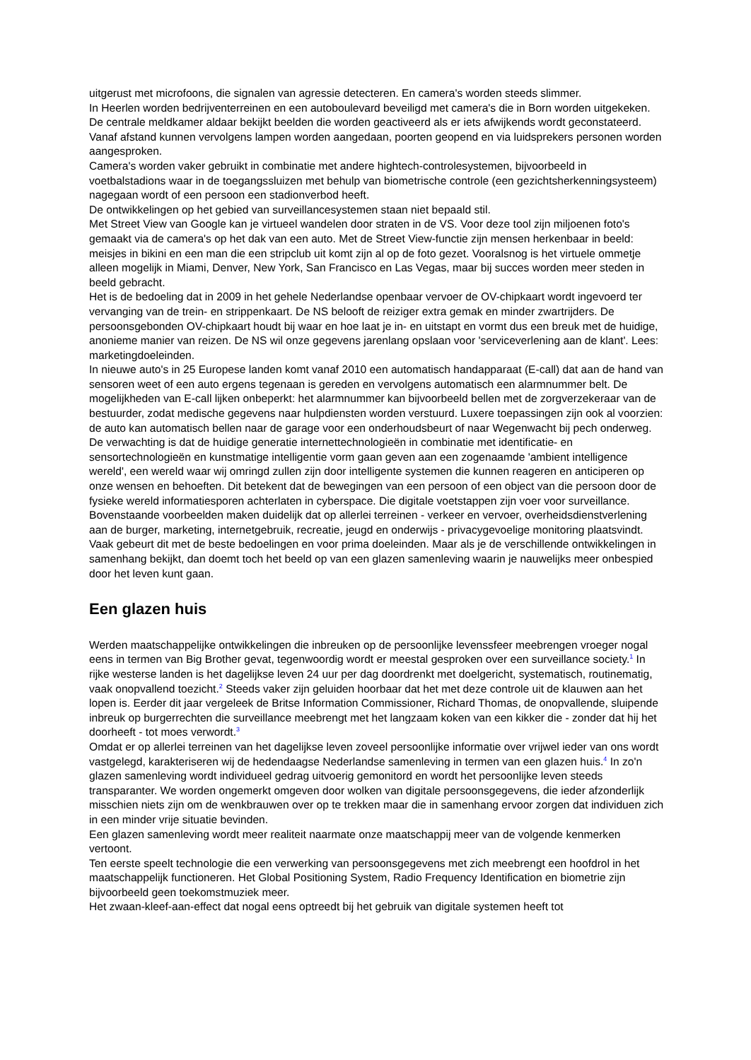uitgerust met microfoons, die signalen van agressie detecteren. En camera's worden steeds slimmer.
In Heerlen worden bedrijventerreinen en een autoboulevard beveiligd met camera's die in Born worden uitgekeken. De centrale meldkamer aldaar bekijkt beelden die worden geactiveerd als er iets afwijkends wordt geconstateerd. Vanaf afstand kunnen vervolgens lampen worden aangedaan, poorten geopend en via luidsprekers personen worden aangesproken.
Camera's worden vaker gebruikt in combinatie met andere hightech-controlesystemen, bijvoorbeeld in voetbalstadions waar in de toegangssluizen met behulp van biometrische controle (een gezichtsherkenningsysteem) nagegaan wordt of een persoon een stadionverbod heeft.
De ontwikkelingen op het gebied van surveillancesystemen staan niet bepaald stil.
Met Street View van Google kan je virtueel wandelen door straten in de VS. Voor deze tool zijn miljoenen foto's gemaakt via de camera's op het dak van een auto. Met de Street View-functie zijn mensen herkenbaar in beeld: meisjes in bikini en een man die een stripclub uit komt zijn al op de foto gezet. Vooralsnog is het virtuele ommetje alleen mogelijk in Miami, Denver, New York, San Francisco en Las Vegas, maar bij succes worden meer steden in beeld gebracht.
Het is de bedoeling dat in 2009 in het gehele Nederlandse openbaar vervoer de OV-chipkaart wordt ingevoerd ter vervanging van de trein- en strippenkaart. De NS belooft de reiziger extra gemak en minder zwartrijders. De persoonsgebonden OV-chipkaart houdt bij waar en hoe laat je in- en uitstapt en vormt dus een breuk met de huidige, anonieme manier van reizen. De NS wil onze gegevens jarenlang opslaan voor 'serviceverlening aan de klant'. Lees: marketingdoeleinden.
In nieuwe auto's in 25 Europese landen komt vanaf 2010 een automatisch handapparaat (E-call) dat aan de hand van sensoren weet of een auto ergens tegenaan is gereden en vervolgens automatisch een alarmnummer belt. De mogelijkheden van E-call lijken onbeperkt: het alarmnummer kan bijvoorbeeld bellen met de zorgverzekeraar van de bestuurder, zodat medische gegevens naar hulpdiensten worden verstuurd. Luxere toepassingen zijn ook al voorzien: de auto kan automatisch bellen naar de garage voor een onderhoudsbeurt of naar Wegenwacht bij pech onderweg.
De verwachting is dat de huidige generatie internettechnologieën in combinatie met identificatie- en sensortechnologieën en kunstmatige intelligentie vorm gaan geven aan een zogenaamde 'ambient intelligence wereld', een wereld waar wij omringd zullen zijn door intelligente systemen die kunnen reageren en anticiperen op onze wensen en behoeften. Dit betekent dat de bewegingen van een persoon of een object van die persoon door de fysieke wereld informatiesporen achterlaten in cyberspace. Die digitale voetstappen zijn voer voor surveillance.
Bovenstaande voorbeelden maken duidelijk dat op allerlei terreinen - verkeer en vervoer, overheidsdienstverlening aan de burger, marketing, internetgebruik, recreatie, jeugd en onderwijs - privacygevoelige monitoring plaatsvindt. Vaak gebeurt dit met de beste bedoelingen en voor prima doeleinden. Maar als je de verschillende ontwikkelingen in samenhang bekijkt, dan doemt toch het beeld op van een glazen samenleving waarin je nauwelijks meer onbespied door het leven kunt gaan.
Een glazen huis
Werden maatschappelijke ontwikkelingen die inbreuken op de persoonlijke levenssfeer meebrengen vroeger nogal eens in termen van Big Brother gevat, tegenwoordig wordt er meestal gesproken over een surveillance society.<sup>1</sup> In rijke westerse landen is het dagelijkse leven 24 uur per dag doordrenkt met doelgericht, systematisch, routinematig, vaak onopvallend toezicht.<sup>2</sup> Steeds vaker zijn geluiden hoorbaar dat het met deze controle uit de klauwen aan het lopen is. Eerder dit jaar vergeleek de Britse Information Commissioner, Richard Thomas, de onopvallende, sluipende inbreuk op burgerrechten die surveillance meebrengt met het langzaam koken van een kikker die - zonder dat hij het doorheeft - tot moes verwordt.<sup>3</sup>
Omdat er op allerlei terreinen van het dagelijkse leven zoveel persoonlijke informatie over vrijwel ieder van ons wordt vastgelegd, karakteriseren wij de hedendaagse Nederlandse samenleving in termen van een glazen huis.<sup>4</sup> In zo'n glazen samenleving wordt individueel gedrag uitvoerig gemonitord en wordt het persoonlijke leven steeds transparanter. We worden ongemerkt omgeven door wolken van digitale persoonsgegevens, die ieder afzonderlijk misschien niets zijn om de wenkbrauwen over op te trekken maar die in samenhang ervoor zorgen dat individuen zich in een minder vrije situatie bevinden.
Een glazen samenleving wordt meer realiteit naarmate onze maatschappij meer van de volgende kenmerken vertoont.
Ten eerste speelt technologie die een verwerking van persoonsgegevens met zich meebrengt een hoofdrol in het maatschappelijk functioneren. Het Global Positioning System, Radio Frequency Identification en biometrie zijn bijvoorbeeld geen toekomstmuziek meer.
Het zwaan-kleef-aan-effect dat nogal eens optreedt bij het gebruik van digitale systemen heeft tot